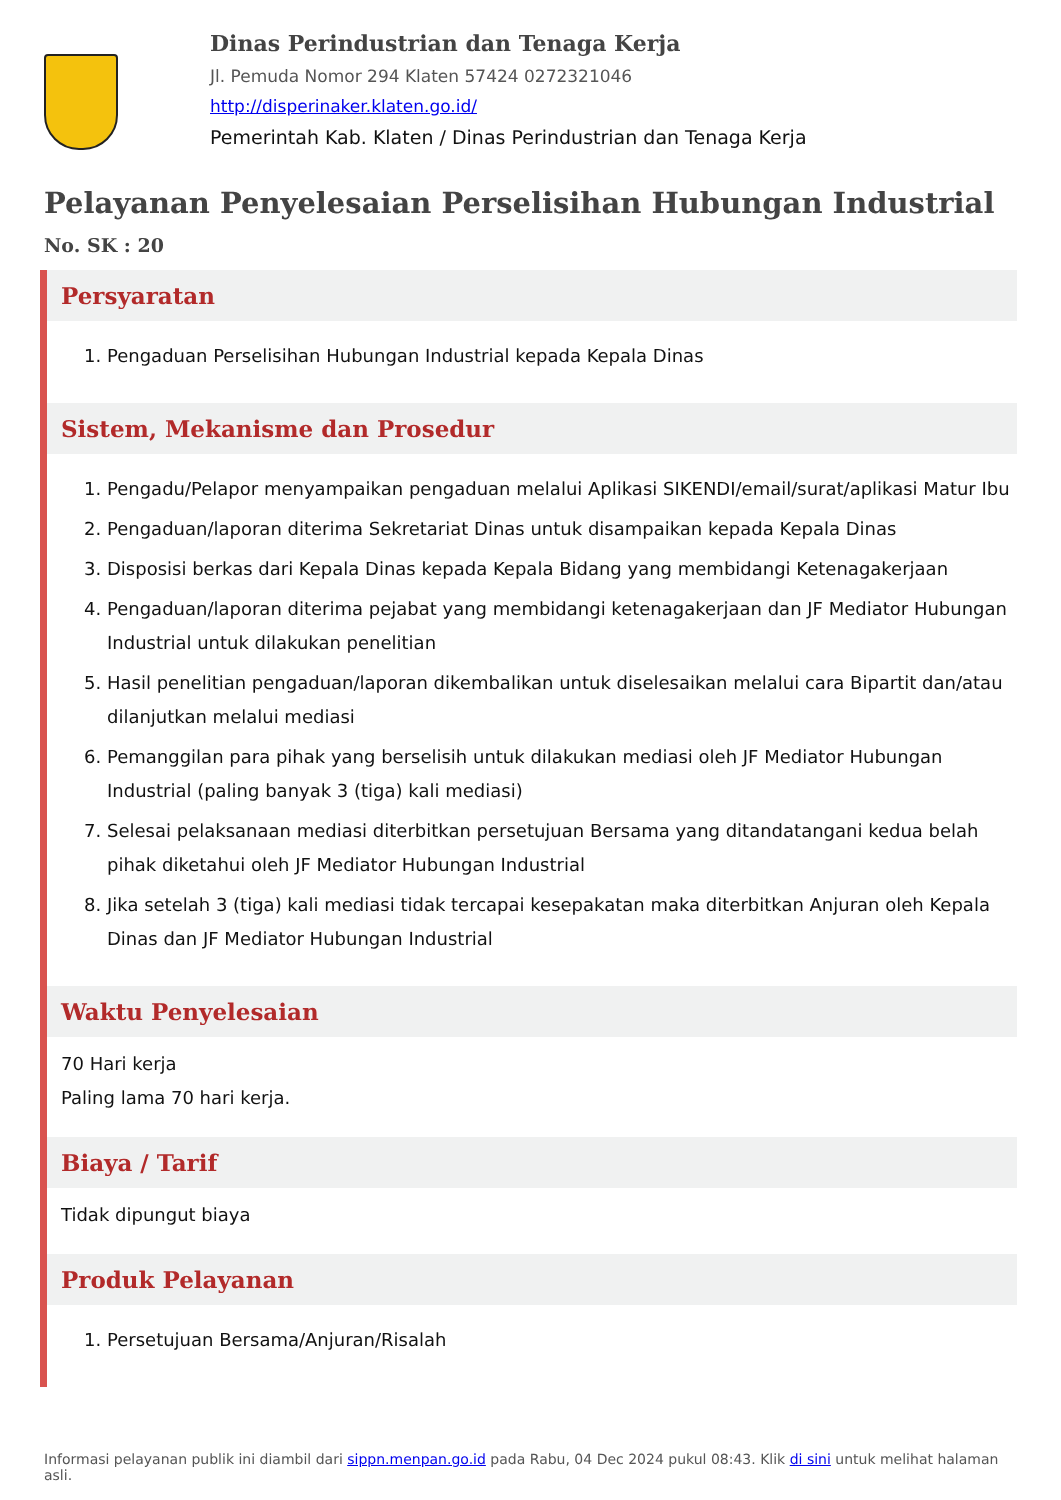Dinas Perindustrian dan Tenaga Kerja
Jl. Pemuda Nomor 294 Klaten 57424 0272321046
http://disperinaker.klaten.go.id/
Pemerintah Kab. Klaten / Dinas Perindustrian dan Tenaga Kerja
Pelayanan Penyelesaian Perselisihan Hubungan Industrial
No. SK : 20
Persyaratan
1. Pengaduan Perselisihan Hubungan Industrial kepada Kepala Dinas
Sistem, Mekanisme dan Prosedur
1. Pengadu/Pelapor menyampaikan pengaduan melalui Aplikasi SIKENDI/email/surat/aplikasi Matur Ibu
2. Pengaduan/laporan diterima Sekretariat Dinas untuk disampaikan kepada Kepala Dinas
3. Disposisi berkas dari Kepala Dinas kepada Kepala Bidang yang membidangi Ketenagakerjaan
4. Pengaduan/laporan diterima pejabat yang membidangi ketenagakerjaan dan JF Mediator Hubungan Industrial untuk dilakukan penelitian
5. Hasil penelitian pengaduan/laporan dikembalikan untuk diselesaikan melalui cara Bipartit dan/atau dilanjutkan melalui mediasi
6. Pemanggilan para pihak yang berselisih untuk dilakukan mediasi oleh JF Mediator Hubungan Industrial (paling banyak 3 (tiga) kali mediasi)
7. Selesai pelaksanaan mediasi diterbitkan persetujuan Bersama yang ditandatangani kedua belah pihak diketahui oleh JF Mediator Hubungan Industrial
8. Jika setelah 3 (tiga) kali mediasi tidak tercapai kesepakatan maka diterbitkan Anjuran oleh Kepala Dinas dan JF Mediator Hubungan Industrial
Waktu Penyelesaian
70 Hari kerja
Paling lama 70 hari kerja.
Biaya / Tarif
Tidak dipungut biaya
Produk Pelayanan
1. Persetujuan Bersama/Anjuran/Risalah
Informasi pelayanan publik ini diambil dari sippn.menpan.go.id pada Rabu, 04 Dec 2024 pukul 08:43. Klik di sini untuk melihat halaman asli.